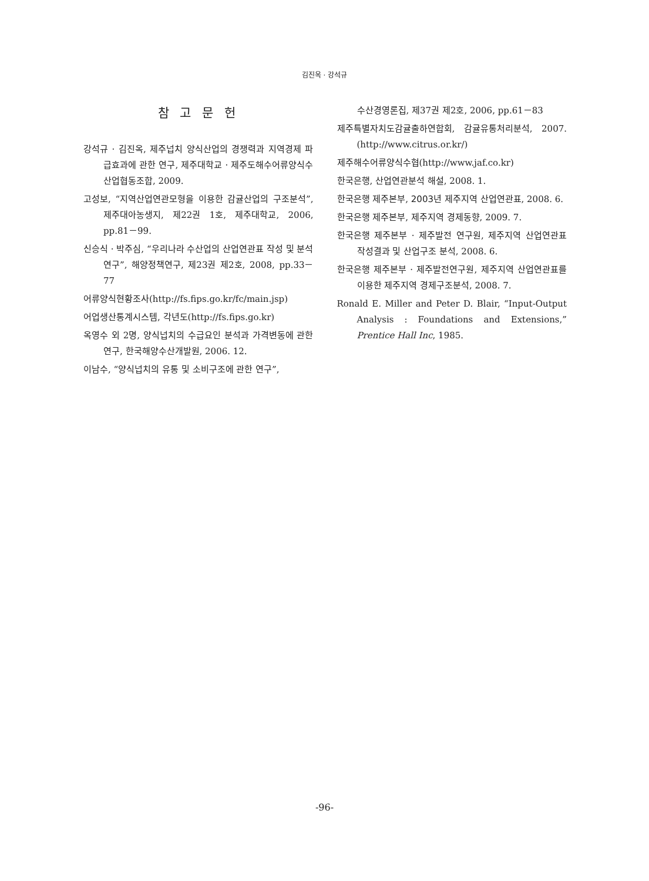김진옥 · 강석규
참 고 문 헌
강석규 · 김진옥, 제주넙치 양식산업의 경쟁력과 지역경제 파급효과에 관한 연구, 제주대학교 · 제주도해수어류양식수산업협동조합, 2009.
고성보, “지역산업연관모형을 이용한 감귤산업의 구조분석”, 제주대아농생지, 제22권 1호, 제주대학교, 2006, pp.81－99.
신승식 · 박주심, “우리나라 수산업의 산업연관표 작성 및 분석 연구”, 해양정책연구, 제23권 제2호, 2008, pp.33－77
어류양식현황조사(http://fs.fips.go.kr/fc/main.jsp)
어업생산통계시스템, 각년도(http://fs.fips.go.kr)
옥영수 외 2명, 양식넙치의 수급요인 분석과 가격변동에 관한 연구, 한국해양수산개발원, 2006. 12.
이남수, “양식넙치의 유통 및 소비구조에 관한 연구”,
수산경영론집, 제37권 제2호, 2006, pp.61－83
제주특별자치도감귤출하연합회, 감귤유통처리분석, 2007.(http://www.citrus.or.kr/)
제주해수어류양식수협(http://www.jaf.co.kr)
한국은행, 산업연관분석 해설, 2008. 1.
한국은행 제주본부, 2003년 제주지역 산업연관표, 2008. 6.
한국은행 제주본부, 제주지역 경제동향, 2009. 7.
한국은행 제주본부 · 제주발전 연구원, 제주지역 산업연관표 작성결과 및 산업구조 분석, 2008. 6.
한국은행 제주본부 · 제주발전연구원, 제주지역 산업연관표를 이용한 제주지역 경제구조분석, 2008. 7.
Ronald E. Miller and Peter D. Blair, “Input-Output Analysis : Foundations and Extensions,” Prentice Hall Inc, 1985.
-96-